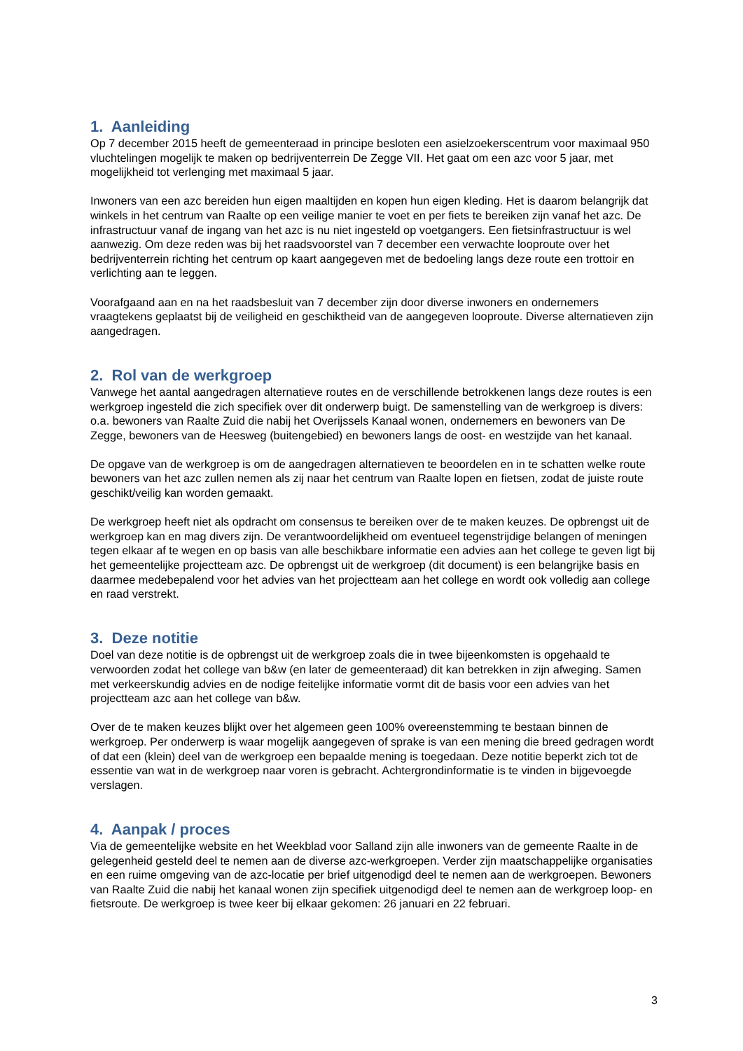1. Aanleiding
Op 7 december 2015 heeft de gemeenteraad in principe besloten een asielzoekerscentrum voor maximaal 950 vluchtelingen mogelijk te maken op bedrijventerrein De Zegge VII. Het gaat om een azc voor 5 jaar, met mogelijkheid tot verlenging met maximaal 5 jaar.
Inwoners van een azc bereiden hun eigen maaltijden en kopen hun eigen kleding. Het is daarom belangrijk dat winkels in het centrum van Raalte op een veilige manier te voet en per fiets te bereiken zijn vanaf het azc. De infrastructuur vanaf de ingang van het azc is nu niet ingesteld op voetgangers. Een fietsinfrastructuur is wel aanwezig. Om deze reden was bij het raadsvoorstel van 7 december een verwachte looproute over het bedrijventerrein richting het centrum op kaart aangegeven met de bedoeling langs deze route een trottoir en verlichting aan te leggen.
Voorafgaand aan en na het raadsbesluit van 7 december zijn door diverse inwoners en ondernemers vraagtekens geplaatst bij de veiligheid en geschiktheid van de aangegeven looproute. Diverse alternatieven zijn aangedragen.
2. Rol van de werkgroep
Vanwege het aantal aangedragen alternatieve routes en de verschillende betrokkenen langs deze routes is een werkgroep ingesteld die zich specifiek over dit onderwerp buigt. De samenstelling van de werkgroep is divers: o.a. bewoners van Raalte Zuid die nabij het Overijssels Kanaal wonen, ondernemers en bewoners van De Zegge, bewoners van de Heesweg (buitengebied) en bewoners langs de oost- en westzijde van het kanaal.
De opgave van de werkgroep is om de aangedragen alternatieven te beoordelen en in te schatten welke route bewoners van het azc zullen nemen als zij naar het centrum van Raalte lopen en fietsen, zodat de juiste route geschikt/veilig kan worden gemaakt.
De werkgroep heeft niet als opdracht om consensus te bereiken over de te maken keuzes. De opbrengst uit de werkgroep kan en mag divers zijn. De verantwoordelijkheid om eventueel tegenstrijdige belangen of meningen tegen elkaar af te wegen en op basis van alle beschikbare informatie een advies aan het college te geven ligt bij het gemeentelijke projectteam azc. De opbrengst uit de werkgroep (dit document) is een belangrijke basis en daarmee medebepalend voor het advies van het projectteam aan het college en wordt ook volledig aan college en raad verstrekt.
3. Deze notitie
Doel van deze notitie is de opbrengst uit de werkgroep zoals die in twee bijeenkomsten is opgehaald te verwoorden zodat het college van b&w (en later de gemeenteraad) dit kan betrekken in zijn afweging. Samen met verkeerskundig advies en de nodige feitelijke informatie vormt dit de basis voor een advies van het projectteam azc aan het college van b&w.
Over de te maken keuzes blijkt over het algemeen geen 100% overeenstemming te bestaan binnen de werkgroep. Per onderwerp is waar mogelijk aangegeven of sprake is van een mening die breed gedragen wordt of dat een (klein) deel van de werkgroep een bepaalde mening is toegedaan. Deze notitie beperkt zich tot de essentie van wat in de werkgroep naar voren is gebracht. Achtergrondinformatie is te vinden in bijgevoegde verslagen.
4. Aanpak / proces
Via de gemeentelijke website en het Weekblad voor Salland zijn alle inwoners van de gemeente Raalte in de gelegenheid gesteld deel te nemen aan de diverse azc-werkgroepen. Verder zijn maatschappelijke organisaties en een ruime omgeving van de azc-locatie per brief uitgenodigd deel te nemen aan de werkgroepen. Bewoners van Raalte Zuid die nabij het kanaal wonen zijn specifiek uitgenodigd deel te nemen aan de werkgroep loop- en fietsroute. De werkgroep is twee keer bij elkaar gekomen: 26 januari en 22 februari.
3